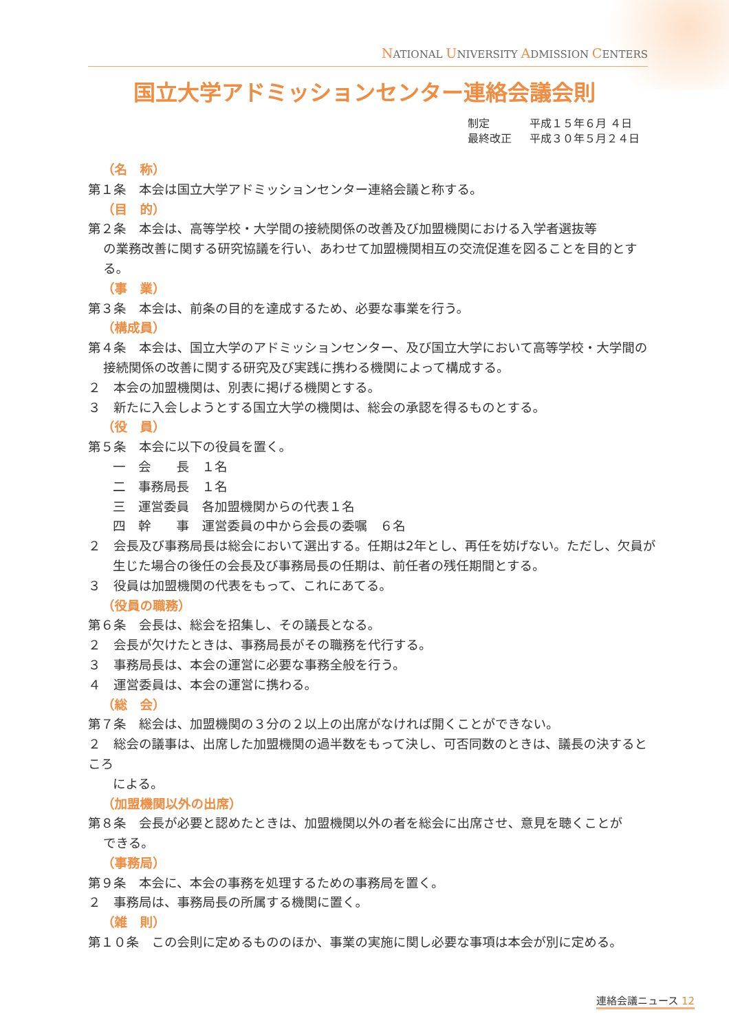NATIONAL UNIVERSITY ADMISSION CENTERS
国立大学アドミッションセンター連絡会議会則
制定 平成１５年６月 ４日
最終改正 平成３０年５月２４日
（名　称）
第１条　本会は国立大学アドミッションセンター連絡会議と称する。
（目　的）
第２条　本会は、高等学校・大学間の接続関係の改善及び加盟機関における入学者選抜等
の業務改善に関する研究協議を行い、あわせて加盟機関相互の交流促進を図ることを目的とする。
（事　業）
第３条　本会は、前条の目的を達成するため、必要な事業を行う。
（構成員）
第４条　本会は、国立大学のアドミッションセンター、及び国立大学において高等学校・大学間の
接続関係の改善に関する研究及び実践に携わる機関によって構成する。
２　本会の加盟機関は、別表に掲げる機関とする。
３　新たに入会しようとする国立大学の機関は、総会の承認を得るものとする。
（役　員）
第５条　本会に以下の役員を置く。
一　会　　長　１名
二　事務局長　１名
三　運営委員　各加盟機関からの代表１名
四　幹　　事　運営委員の中から会長の委嘱　６名
２　会長及び事務局長は総会において選出する。任期は2年とし、再任を妨げない。ただし、欠員が
生じた場合の後任の会長及び事務局長の任期は、前任者の残任期間とする。
３　役員は加盟機関の代表をもって、これにあてる。
（役員の職務）
第６条　会長は、総会を招集し、その議長となる。
２　会長が欠けたときは、事務局長がその職務を代行する。
３　事務局長は、本会の運営に必要な事務全般を行う。
４　運営委員は、本会の運営に携わる。
（総　会）
第７条　総会は、加盟機関の３分の２以上の出席がなければ開くことができない。
２　総会の議事は、出席した加盟機関の過半数をもって決し、可否同数のときは、議長の決するところ
による。
（加盟機関以外の出席）
第８条　会長が必要と認めたときは、加盟機関以外の者を総会に出席させ、意見を聴くことが
できる。
（事務局）
第９条　本会に、本会の事務を処理するための事務局を置く。
２　事務局は、事務局長の所属する機関に置く。
（雑　則）
第１０条　この会則に定めるもののほか、事業の実施に関し必要な事項は本会が別に定める。
連絡会議ニュース 12